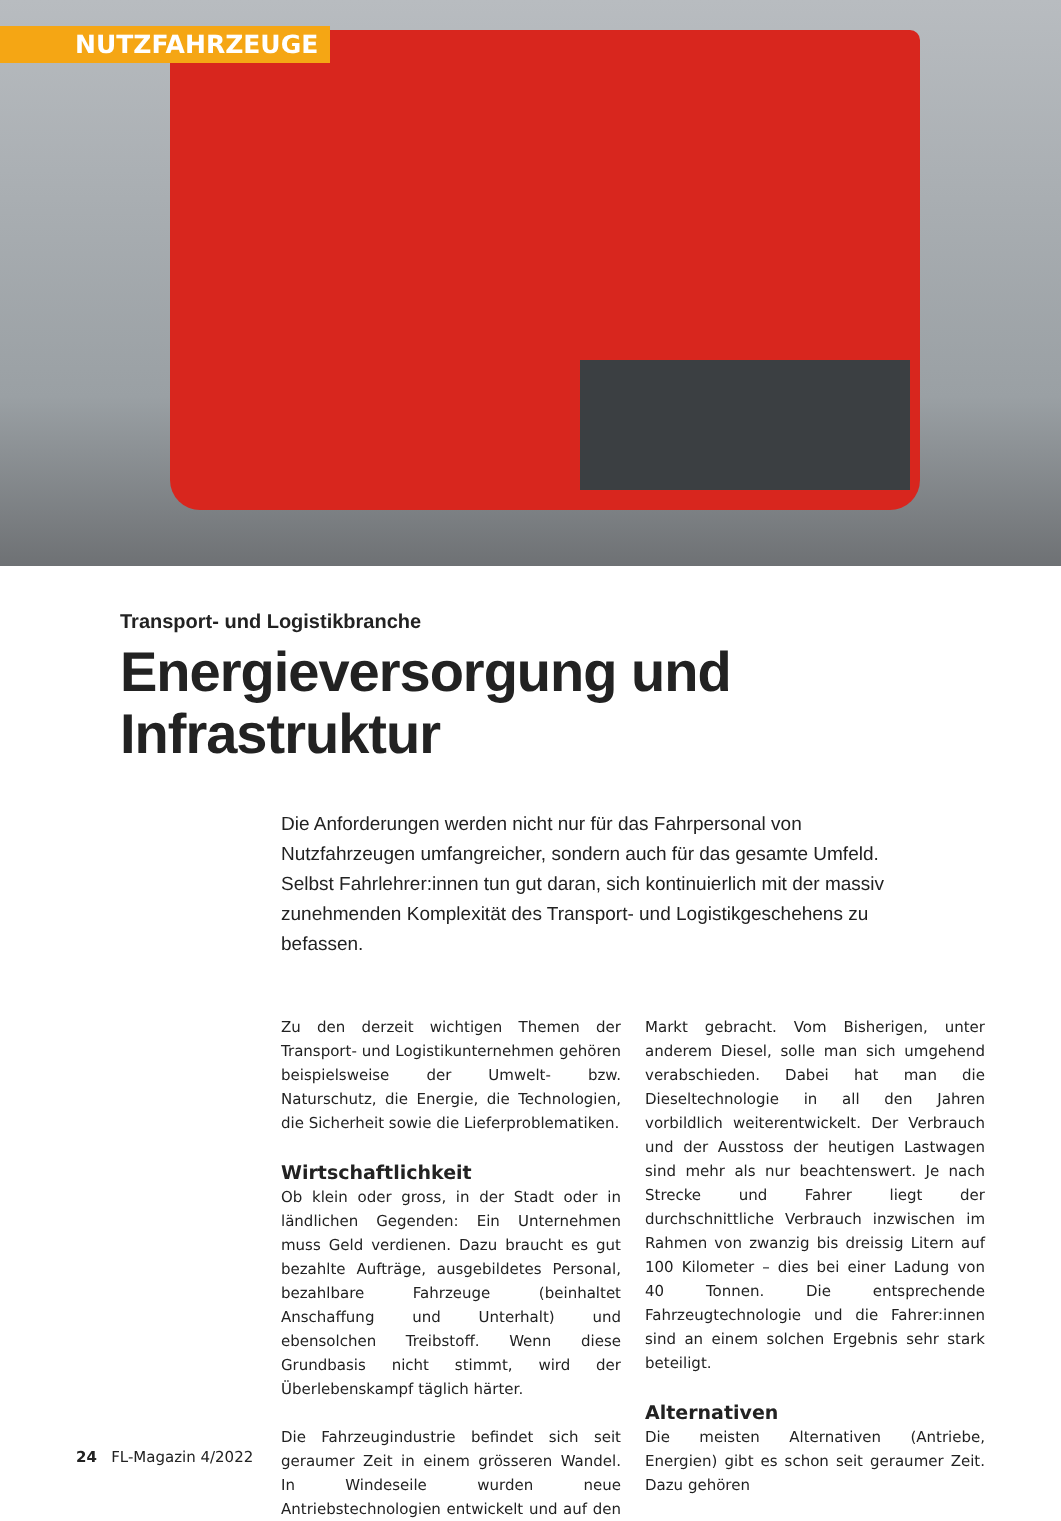NUTZFAHRZEUGE
Transport- und Logistikbranche
Energieversorgung und
Infrastruktur
Die Anforderungen werden nicht nur für das Fahrpersonal von Nutzfahrzeugen umfangreicher, sondern auch für das gesamte Umfeld. Selbst Fahrlehrer:innen tun gut daran, sich kontinuierlich mit der massiv zunehmenden Komplexität des Transport- und Logistikgeschehens zu befassen.
Zu den derzeit wichtigen Themen der Transport- und Logistikunternehmen gehören beispielsweise der Umwelt- bzw. Naturschutz, die Energie, die Technologien, die Sicherheit sowie die Lieferproblematiken.
Wirtschaftlichkeit
Ob klein oder gross, in der Stadt oder in ländlichen Gegenden: Ein Unternehmen muss Geld verdienen. Dazu braucht es gut bezahlte Aufträge, ausgebildetes Personal, bezahlbare Fahrzeuge (beinhaltet Anschaffung und Unterhalt) und ebensolchen Treibstoff. Wenn diese Grundbasis nicht stimmt, wird der Überlebenskampf täglich härter.
Die Fahrzeugindustrie befindet sich seit geraumer Zeit in einem grösseren Wandel. In Windeseile wurden neue Antriebstechnologien entwickelt und auf den Markt gebracht. Vom Bisherigen, unter anderem Diesel, solle man sich umgehend verabschieden. Dabei hat man die Dieseltechnologie in all den Jahren vorbildlich weiterentwickelt. Der Verbrauch und der Ausstoss der heutigen Lastwagen sind mehr als nur beachtenswert. Je nach Strecke und Fahrer liegt der durchschnittliche Verbrauch inzwischen im Rahmen von zwanzig bis dreissig Litern auf 100 Kilometer – dies bei einer Ladung von 40 Tonnen. Die entsprechende Fahrzeugtechnologie und die Fahrer:innen sind an einem solchen Ergebnis sehr stark beteiligt.
Alternativen
Die meisten Alternativen (Antriebe, Energien) gibt es schon seit geraumer Zeit. Dazu gehören
24 FL-Magazin 4/2022